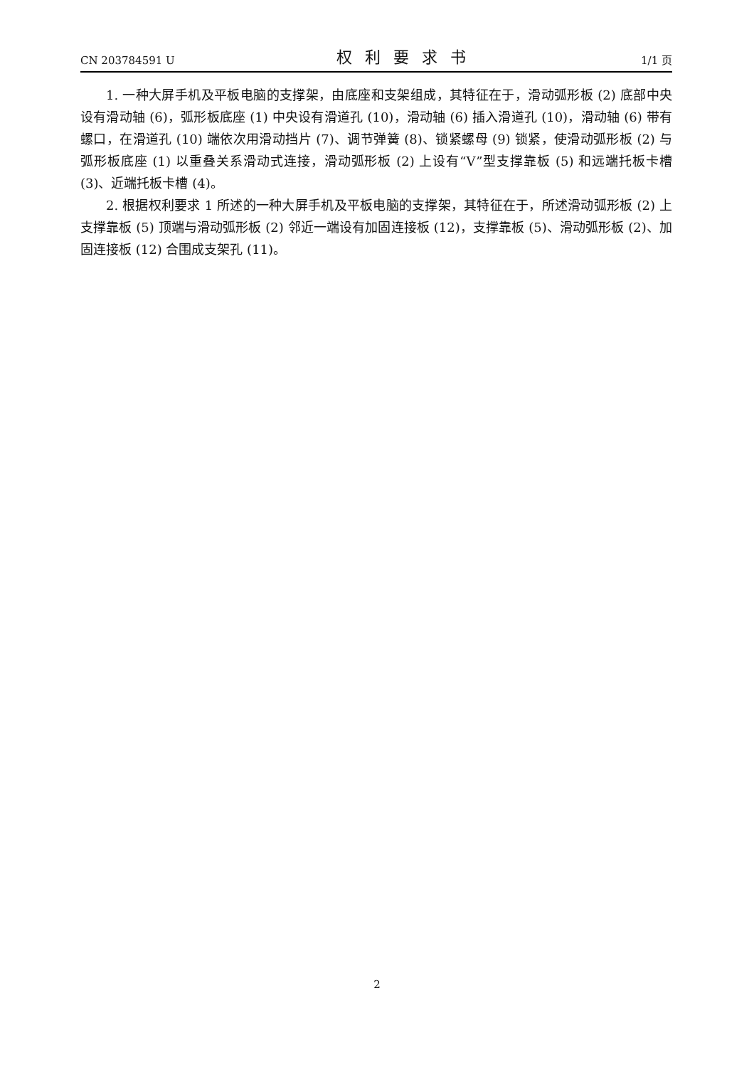CN 203784591 U 权利要求书 1/1 页
1. 一种大屏手机及平板电脑的支撑架，由底座和支架组成，其特征在于，滑动弧形板 (2) 底部中央设有滑动轴 (6)，弧形板底座 (1) 中央设有滑道孔 (10)，滑动轴 (6) 插入滑道孔 (10)，滑动轴 (6) 带有螺口，在滑道孔 (10) 端依次用滑动挡片 (7)、调节弹簧 (8)、锁紧螺母 (9) 锁紧，使滑动弧形板 (2) 与弧形板底座 (1) 以重叠关系滑动式连接，滑动弧形板 (2) 上设有“V”型支撑靠板 (5) 和远端托板卡槽 (3)、近端托板卡槽 (4)。
2. 根据权利要求 1 所述的一种大屏手机及平板电脑的支撑架，其特征在于，所述滑动弧形板 (2) 上支撑靠板 (5) 顶端与滑动弧形板 (2) 邻近一端设有加固连接板 (12)，支撑靠板 (5)、滑动弧形板 (2)、加固连接板 (12) 合围成支架孔 (11)。
2